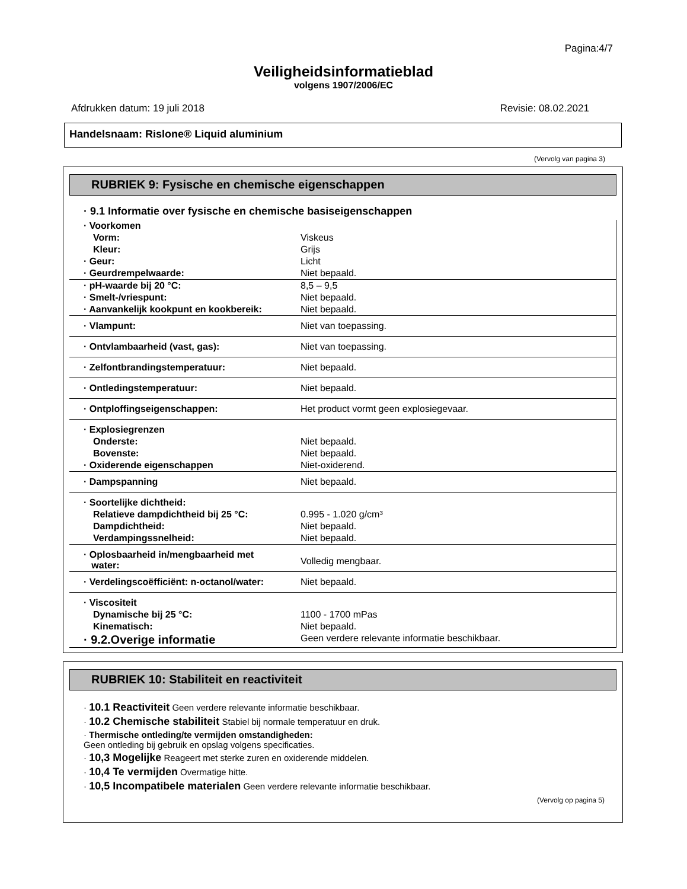Pagina:4/7
Veiligheidsinformatieblad
volgens 1907/2006/EC
Afdrukken datum: 19 juli 2018 Revisie: 08.02.2021
Handelsnaam: Rislone® Liquid aluminium
(Vervolg van pagina 3)
RUBRIEK 9: Fysische en chemische eigenschappen
· 9.1 Informatie over fysische en chemische basiseigenschappen
| · Voorkomen | |
| Vorm: | Viskeus |
| Kleur: | Grijs |
| · Geur: | Licht |
| · Geurdrempelwaarde: | Niet bepaald. |
| · pH-waarde bij 20 °C: | 8,5 – 9,5 |
| · Smelt-/vriespunt: | Niet bepaald. |
| · Aanvankelijk kookpunt en kookbereik: | Niet bepaald. |
| · Vlampunt: | Niet van toepassing. |
| · Ontvlambaarheid (vast, gas): | Niet van toepassing. |
| · Zelfontbrandingstemperatuur: | Niet bepaald. |
| · Ontledingstemperatuur: | Niet bepaald. |
| · Ontploffingseigenschappen: | Het product vormt geen explosiegevaar. |
| · Explosiegrenzen | |
| Onderste: | Niet bepaald. |
| Bovenste: | Niet bepaald. |
| · Oxiderende eigenschappen | Niet-oxiderend. |
| · Dampspanning | Niet bepaald. |
| · Soortelijke dichtheid: | |
| Relatieve dampdichtheid bij 25 °C: | 0.995 - 1.020 g/cm³ |
| Dampdichtheid: | Niet bepaald. |
| Verdampingssnelheid: | Niet bepaald. |
| · Oplosbaarheid in/mengbaarheid met water: | Volledig mengbaar. |
| · Verdelingscoëfficiënt: n-octanol/water: | Niet bepaald. |
| · Viscositeit | |
| Dynamische bij 25 °C: | 1100 - 1700 mPas |
| Kinematisch: | Niet bepaald. |
| · 9.2.Overige informatie | Geen verdere relevante informatie beschikbaar. |
RUBRIEK 10: Stabiliteit en reactiviteit
· 10.1 Reactiviteit Geen verdere relevante informatie beschikbaar.
· 10.2 Chemische stabiliteit Stabiel bij normale temperatuur en druk.
· Thermische ontleding/te vermijden omstandigheden:
Geen ontleding bij gebruik en opslag volgens specificaties.
· 10,3 Mogelijke Reageert met sterke zuren en oxiderende middelen.
· 10,4 Te vermijden Overmatige hitte.
· 10,5 Incompatibele materialen Geen verdere relevante informatie beschikbaar.
(Vervolg op pagina 5)